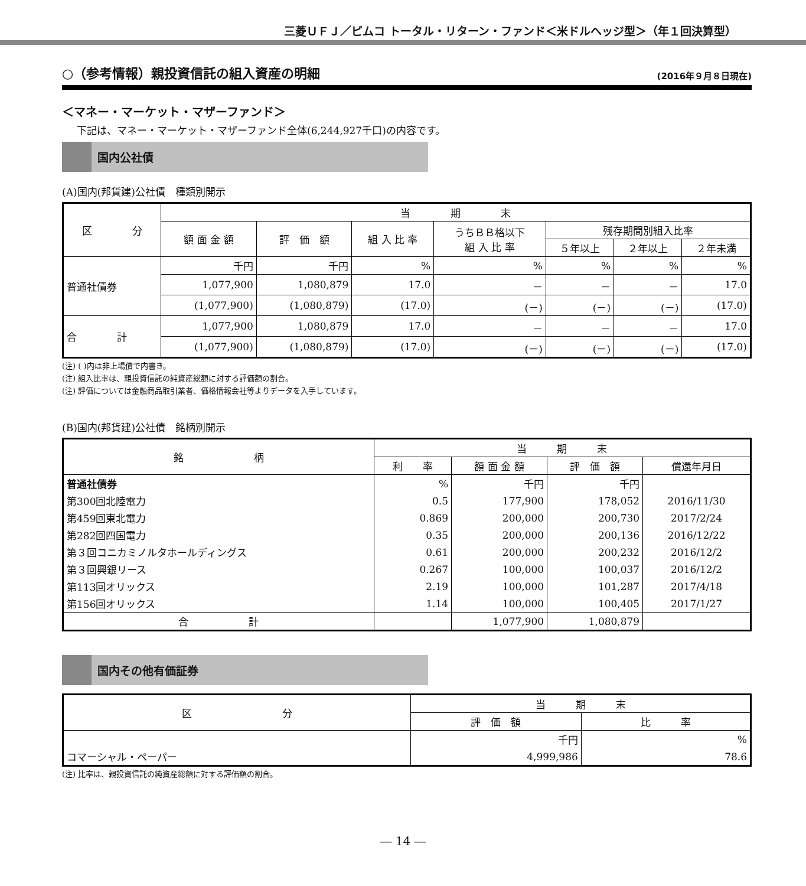三菱ＵＦＪ／ピムコ トータル・リターン・ファンド＜米ドルヘッジ型＞（年１回決算型）
○（参考情報）親投資信託の組入資産の明細
(2016年９月８日現在)
＜マネー・マーケット・マザーファンド＞
下記は、マネー・マーケット・マザーファンド全体(6,244,927千口)の内容です。
国内公社債
(A)国内(邦貨建)公社債　種類別開示
| 区 分 | 当 期 末 | | | | | | |
| --- | --- | --- | --- | --- | --- | --- | --- |
| | 額 面 金 額 | 評 価 額 | 組 入 比 率 | うちＢＢ格以下 組 入 比 率 | 残存期間別組入比率 | | |
| | | | | | ５年以上 | ２年以上 | ２年未満 |
| 普通社債券 | 千円 | 千円 | % | % | % | % | % |
| | 1,077,900 | 1,080,879 | 17.0 | － | － | － | 17.0 |
| | (1,077,900) | (1,080,879) | (17.0) | (－) | (－) | (－) | (17.0) |
| 合 計 | 1,077,900 | 1,080,879 | 17.0 | － | － | － | 17.0 |
| | (1,077,900) | (1,080,879) | (17.0) | (－) | (－) | (－) | (17.0) |
(注) ( )内は非上場債で内書き。
(注) 組入比率は、親投資信託の純資産総額に対する評価額の割合。
(注) 評価については金融商品取引業者、価格情報会社等よりデータを入手しています。
(B)国内(邦貨建)公社債　銘柄別開示
| 銘 柄 | 当 期 末 | | | |
| --- | --- | --- | --- | --- |
| | 利 率 | 額 面 金 額 | 評 価 額 | 償還年月日 |
| 普通社債券 | % | 千円 | 千円 | |
| 第300回北陸電力 | 0.5 | 177,900 | 178,052 | 2016/11/30 |
| 第459回東北電力 | 0.869 | 200,000 | 200,730 | 2017/2/24 |
| 第282回四国電力 | 0.35 | 200,000 | 200,136 | 2016/12/22 |
| 第３回コニカミノルタホールディングス | 0.61 | 200,000 | 200,232 | 2016/12/2 |
| 第３回興銀リース | 0.267 | 100,000 | 100,037 | 2016/12/2 |
| 第113回オリックス | 2.19 | 100,000 | 101,287 | 2017/4/18 |
| 第156回オリックス | 1.14 | 100,000 | 100,405 | 2017/1/27 |
| 合 計 | | 1,077,900 | 1,080,879 | |
国内その他有価証券
| 区 分 | 当 期 末 | |
| --- | --- | --- |
| | 評 価 額 | 比 率 |
| | 千円 | % |
| コマーシャル・ペーパー | 4,999,986 | 78.6 |
(注) 比率は、親投資信託の純資産総額に対する評価額の割合。
― 14 ―